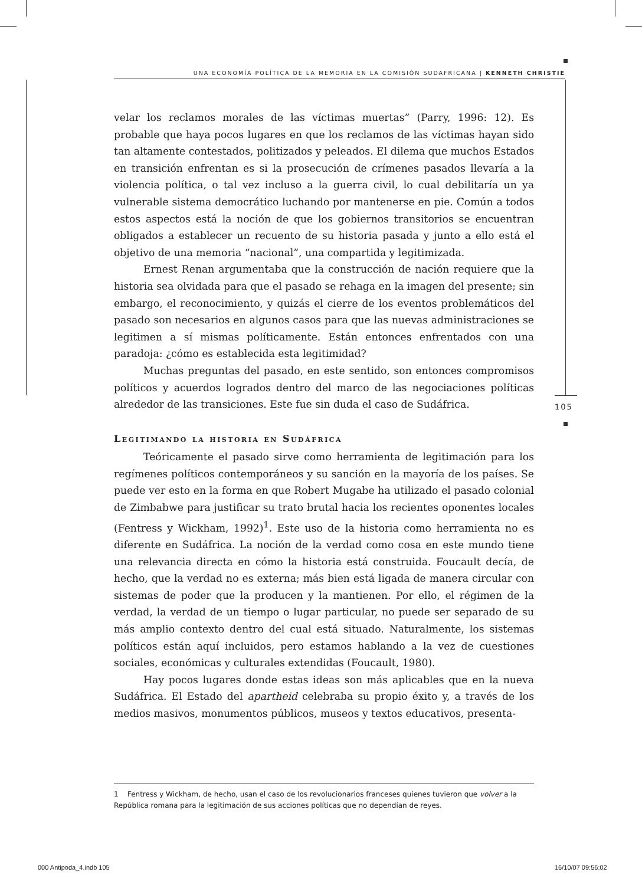UNA ECONOMÍA POLÍTICA DE LA MEMORIA EN LA COMISIÓN SUDAFRICANA | KENNETH CHRISTIE
velar los reclamos morales de las víctimas muertas” (Parry, 1996: 12). Es probable que haya pocos lugares en que los reclamos de las víctimas hayan sido tan altamente contestados, politizados y peleados. El dilema que muchos Estados en transición enfrentan es si la prosecución de crímenes pasados llevaría a la violencia política, o tal vez incluso a la guerra civil, lo cual debilitaría un ya vulnerable sistema democrático luchando por mantenerse en pie. Común a todos estos aspectos está la noción de que los gobiernos transitorios se encuentran obligados a establecer un recuento de su historia pasada y junto a ello está el objetivo de una memoria “nacional”, una compartida y legitimizada.
Ernest Renan argumentaba que la construcción de nación requiere que la historia sea olvidada para que el pasado se rehaga en la imagen del presente; sin embargo, el reconocimiento, y quizás el cierre de los eventos problemáticos del pasado son necesarios en algunos casos para que las nuevas administraciones se legitimen a sí mismas políticamente. Están entonces enfrentados con una paradoja: ¿cómo es establecida esta legitimidad?
Muchas preguntas del pasado, en este sentido, son entonces compromisos políticos y acuerdos logrados dentro del marco de las negociaciones políticas alrededor de las transiciones. Este fue sin duda el caso de Sudáfrica.
Legitimando la historia en Sudáfrica
Teóricamente el pasado sirve como herramienta de legitimación para los regímenes políticos contemporáneos y su sanción en la mayoría de los países. Se puede ver esto en la forma en que Robert Mugabe ha utilizado el pasado colonial de Zimbabwe para justificar su trato brutal hacia los recientes oponentes locales (Fentress y Wickham, 1992)<sup>1</sup>. Este uso de la historia como herramienta no es diferente en Sudáfrica. La noción de la verdad como cosa en este mundo tiene una relevancia directa en cómo la historia está construida. Foucault decía, de hecho, que la verdad no es externa; más bien está ligada de manera circular con sistemas de poder que la producen y la mantienen. Por ello, el régimen de la verdad, la verdad de un tiempo o lugar particular, no puede ser separado de su más amplio contexto dentro del cual está situado. Naturalmente, los sistemas políticos están aquí incluidos, pero estamos hablando a la vez de cuestiones sociales, económicas y culturales extendidas (Foucault, 1980).
Hay pocos lugares donde estas ideas son más aplicables que en la nueva Sudáfrica. El Estado del apartheid celebraba su propio éxito y, a través de los medios masivos, monumentos públicos, museos y textos educativos, presenta-
105
1 Fentress y Wickham, de hecho, usan el caso de los revolucionarios franceses quienes tuvieron que volver a la República romana para la legitimación de sus acciones políticas que no dependían de reyes.
000 Antipoda_4.indb 105 16/10/07 09:56:02